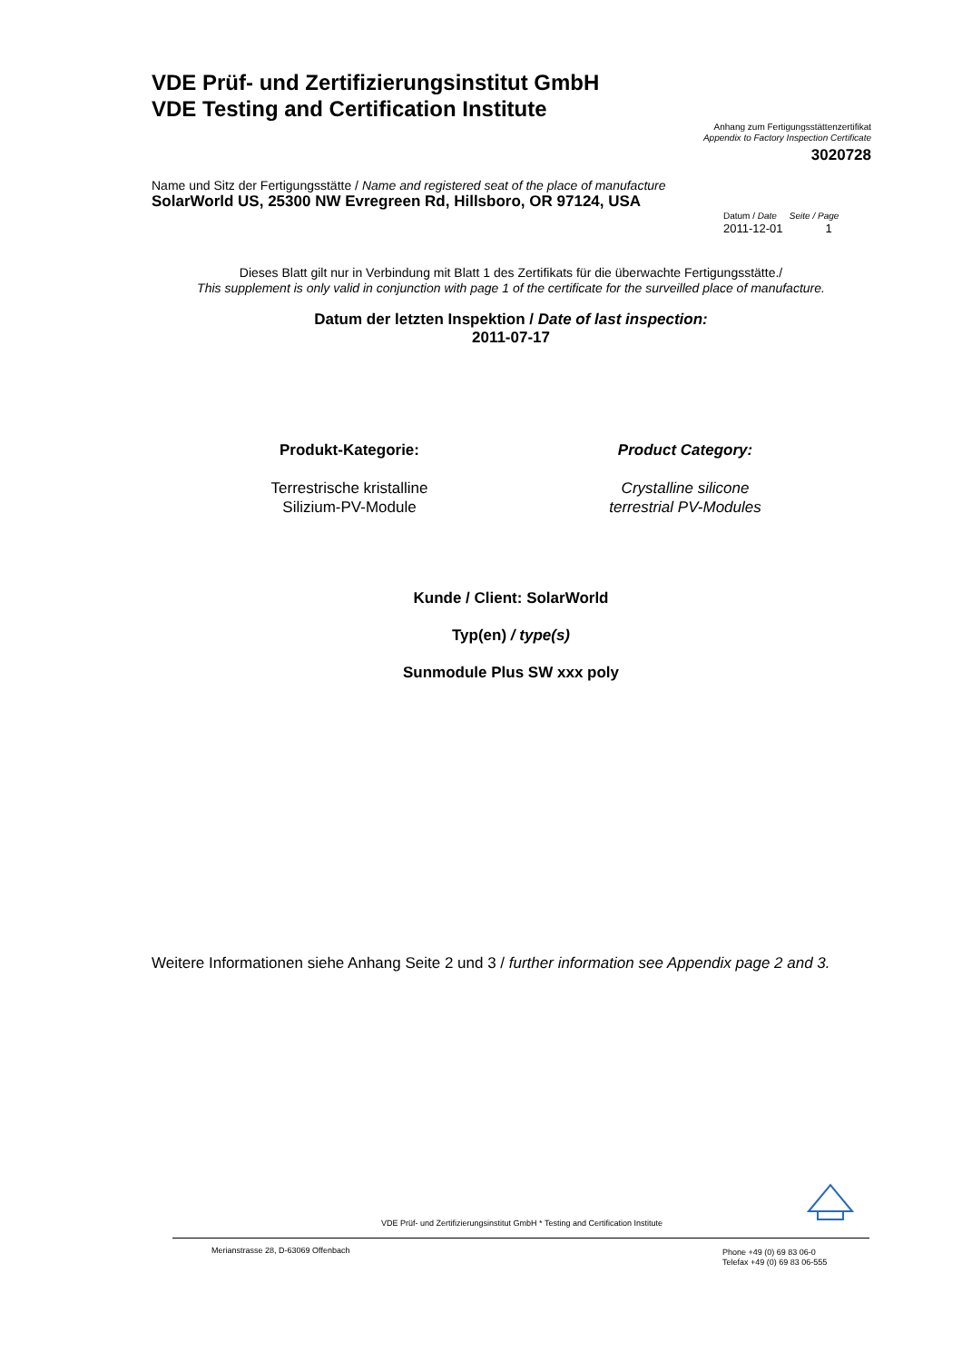VDE Prüf- und Zertifizierungsinstitut GmbH
VDE Testing and Certification Institute
Anhang zum Fertigungsstättenzertifikat
Appendix to Factory Inspection Certificate
3020728
Name und Sitz der Fertigungsstätte / Name and registered seat of the place of manufacture
SolarWorld US, 25300 NW Evregreen Rd, Hillsboro, OR 97124, USA
Datum / Date Seite / Page
2011-12-01 1
Dieses Blatt gilt nur in Verbindung mit Blatt 1 des Zertifikats für die überwachte Fertigungsstätte./
This supplement is only valid in conjunction with page 1 of the certificate for the surveilled place of manufacture.
Datum der letzten Inspektion / Date of last inspection:
2011-07-17
Produkt-Kategorie:
Terrestrische kristalline
Silizium-PV-Module
Product Category:
Crystalline silicone
terrestrial PV-Modules
Kunde / Client: SolarWorld
Typ(en) / type(s)
Sunmodule Plus SW xxx poly
Weitere Informationen siehe Anhang Seite 2 und 3 / further information see Appendix page 2 and 3.
VDE Prüf- und Zertifizierungsinstitut GmbH * Testing and Certification Institute
Merianstrasse 28, D-63069 Offenbach
Phone +49 (0) 69 83 06-0
Telefax +49 (0) 69 83 06-555